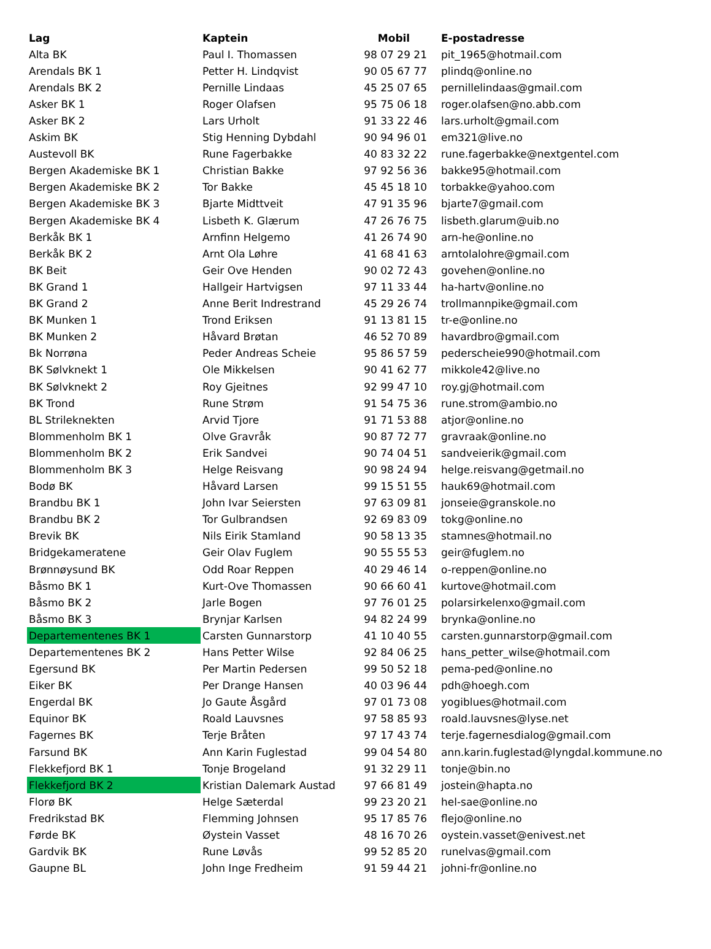| Lag | Kaptein | Mobil | E-postadresse |
| --- | --- | --- | --- |
| Alta BK | Paul I. Thomassen | 98 07 29 21 | pit_1965@hotmail.com |
| Arendals BK 1 | Petter H. Lindqvist | 90 05 67 77 | plindq@online.no |
| Arendals BK 2 | Pernille Lindaas | 45 25 07 65 | pernillelindaas@gmail.com |
| Asker BK 1 | Roger Olafsen | 95 75 06 18 | roger.olafsen@no.abb.com |
| Asker BK 2 | Lars Urholt | 91 33 22 46 | lars.urholt@gmail.com |
| Askim BK | Stig Henning Dybdahl | 90 94 96 01 | em321@live.no |
| Austevoll BK | Rune Fagerbakke | 40 83 32 22 | rune.fagerbakke@nextgentel.com |
| Bergen Akademiske BK 1 | Christian Bakke | 97 92 56 36 | bakke95@hotmail.com |
| Bergen Akademiske BK 2 | Tor Bakke | 45 45 18 10 | torbakke@yahoo.com |
| Bergen Akademiske BK 3 | Bjarte Midttveit | 47 91 35 96 | bjarte7@gmail.com |
| Bergen Akademiske BK 4 | Lisbeth K. Glærum | 47 26 76 75 | lisbeth.glarum@uib.no |
| Berkåk BK 1 | Arnfinn Helgemo | 41 26 74 90 | arn-he@online.no |
| Berkåk BK 2 | Arnt Ola Løhre | 41 68 41 63 | arntolalohre@gmail.com |
| BK Beit | Geir Ove Henden | 90 02 72 43 | govehen@online.no |
| BK Grand 1 | Hallgeir Hartvigsen | 97 11 33 44 | ha-hartv@online.no |
| BK Grand 2 | Anne Berit Indrestrand | 45 29 26 74 | trollmannpike@gmail.com |
| BK Munken 1 | Trond Eriksen | 91 13 81 15 | tr-e@online.no |
| BK Munken 2 | Håvard Brøtan | 46 52 70 89 | havardbro@gmail.com |
| Bk Norrøna | Peder Andreas Scheie | 95 86 57 59 | pederscheie990@hotmail.com |
| BK Sølvknekt 1 | Ole Mikkelsen | 90 41 62 77 | mikkole42@live.no |
| BK Sølvknekt 2 | Roy Gjeitnes | 92 99 47 10 | roy.gj@hotmail.com |
| BK Trond | Rune Strøm | 91 54 75 36 | rune.strom@ambio.no |
| BL Strileknekten | Arvid Tjore | 91 71 53 88 | atjor@online.no |
| Blommenholm BK 1 | Olve Gravråk | 90 87 72 77 | gravraak@online.no |
| Blommenholm BK 2 | Erik Sandvei | 90 74 04 51 | sandveierik@gmail.com |
| Blommenholm BK 3 | Helge Reisvang | 90 98 24 94 | helge.reisvang@getmail.no |
| Bodø BK | Håvard Larsen | 99 15 51 55 | hauk69@hotmail.com |
| Brandbu BK 1 | John Ivar Seiersten | 97 63 09 81 | jonseie@granskole.no |
| Brandbu BK 2 | Tor Gulbrandsen | 92 69 83 09 | tokg@online.no |
| Brevik BK | Nils Eirik Stamland | 90 58 13 35 | stamnes@hotmail.no |
| Bridgekameratene | Geir Olav Fuglem | 90 55 55 53 | geir@fuglem.no |
| Brønnøysund BK | Odd Roar Reppen | 40 29 46 14 | o-reppen@online.no |
| Båsmo BK 1 | Kurt-Ove Thomassen | 90 66 60 41 | kurtove@hotmail.com |
| Båsmo BK 2 | Jarle Bogen | 97 76 01 25 | polarsirkelenxo@gmail.com |
| Båsmo BK 3 | Brynjar Karlsen | 94 82 24 99 | brynka@online.no |
| Departementenes BK 1 | Carsten Gunnarstorp | 41 10 40 55 | carsten.gunnarstorp@gmail.com |
| Departementenes BK 2 | Hans Petter Wilse | 92 84 06 25 | hans_petter_wilse@hotmail.com |
| Egersund BK | Per Martin Pedersen | 99 50 52 18 | pema-ped@online.no |
| Eiker BK | Per Drange Hansen | 40 03 96 44 | pdh@hoegh.com |
| Engerdal BK | Jo Gaute Åsgård | 97 01 73 08 | yogiblues@hotmail.com |
| Equinor BK | Roald Lauvsnes | 97 58 85 93 | roald.lauvsnes@lyse.net |
| Fagernes BK | Terje Bråten | 97 17 43 74 | terje.fagernesdialog@gmail.com |
| Farsund BK | Ann Karin Fuglestad | 99 04 54 80 | ann.karin.fuglestad@lyngdal.kommune.no |
| Flekkefjord BK 1 | Tonje Brogeland | 91 32 29 11 | tonje@bin.no |
| Flekkefjord BK 2 | Kristian Dalemark Austad | 97 66 81 49 | jostein@hapta.no |
| Florø BK | Helge Sæterdal | 99 23 20 21 | hel-sae@online.no |
| Fredrikstad BK | Flemming Johnsen | 95 17 85 76 | flejo@online.no |
| Førde BK | Øystein Vasset | 48 16 70 26 | oystein.vasset@enivest.net |
| Gardvik BK | Rune Løvås | 99 52 85 20 | runelvas@gmail.com |
| Gaupne BL | John Inge Fredheim | 91 59 44 21 | johni-fr@online.no |